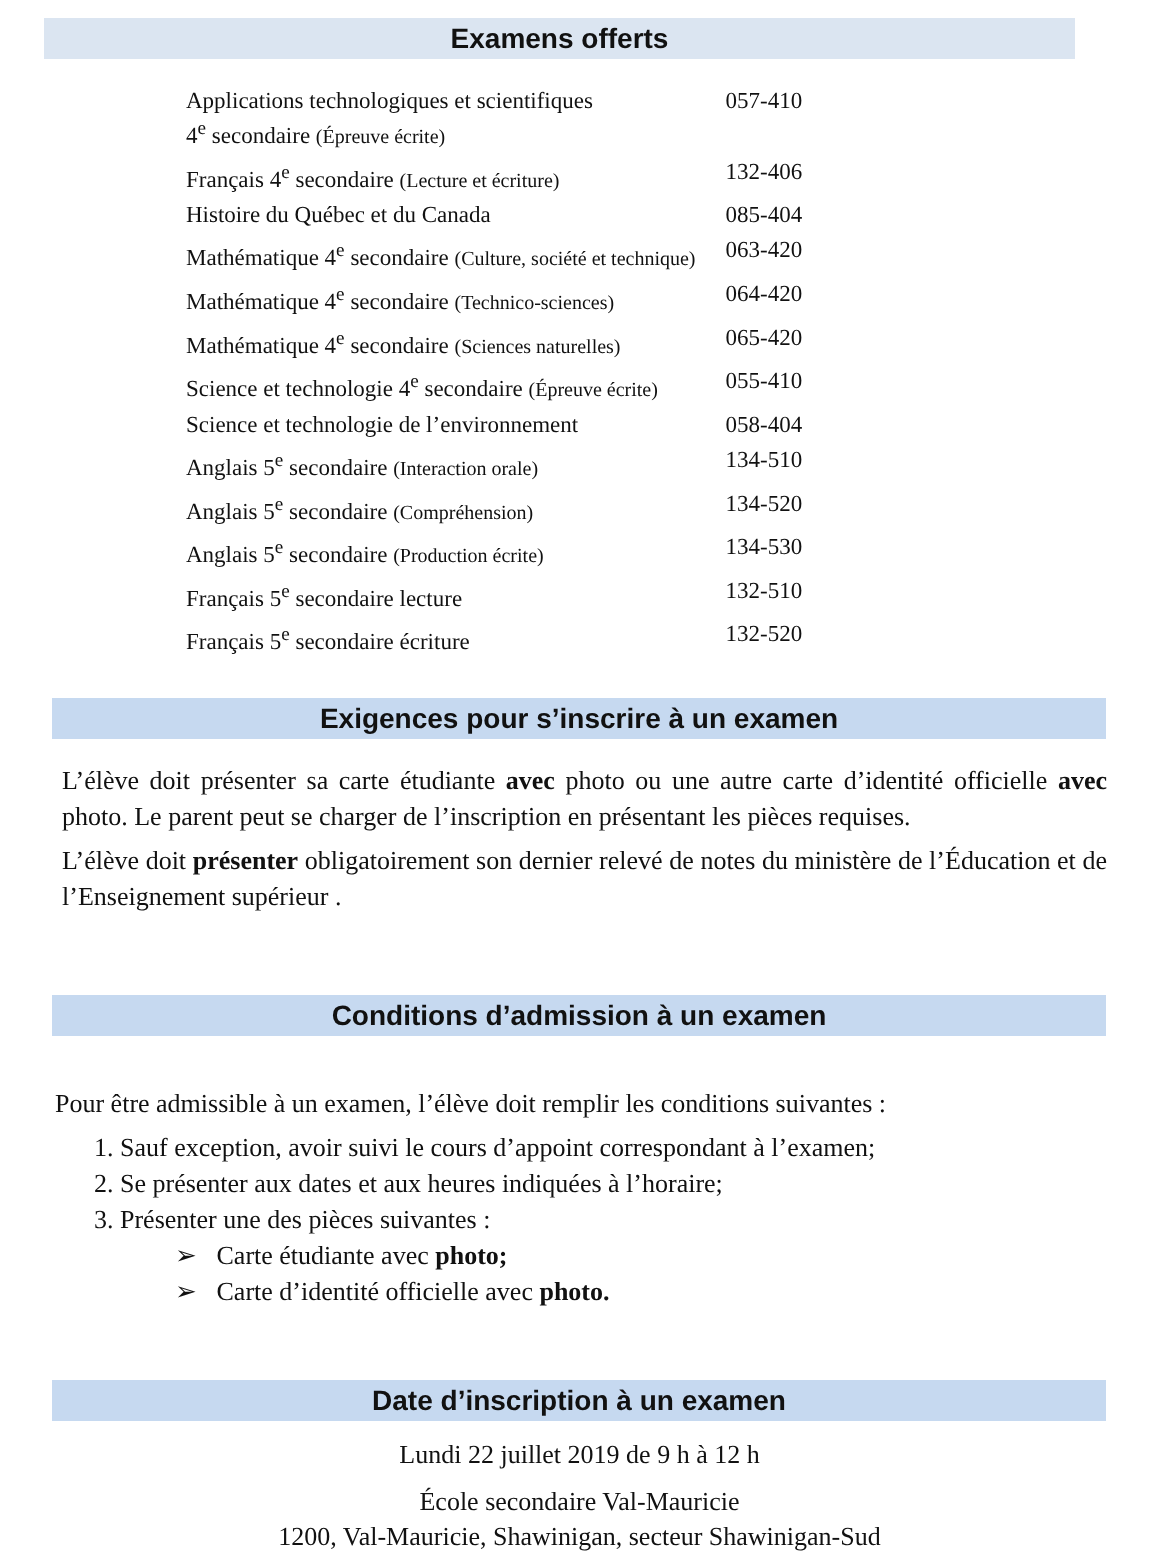Examens offerts
| Applications technologiques et scientifiques 4<sup>e</sup> secondaire (Épreuve écrite) | 057-410 |
| Français 4<sup>e</sup> secondaire (Lecture et écriture) | 132-406 |
| Histoire du Québec et du Canada | 085-404 |
| Mathématique 4<sup>e</sup> secondaire (Culture, société et technique) | 063-420 |
| Mathématique 4<sup>e</sup> secondaire (Technico-sciences) | 064-420 |
| Mathématique 4<sup>e</sup> secondaire (Sciences naturelles) | 065-420 |
| Science et technologie 4<sup>e</sup> secondaire (Épreuve écrite) | 055-410 |
| Science et technologie de l’environnement | 058-404 |
| Anglais 5<sup>e</sup> secondaire (Interaction orale) | 134-510 |
| Anglais 5<sup>e</sup> secondaire (Compréhension) | 134-520 |
| Anglais 5<sup>e</sup> secondaire (Production écrite) | 134-530 |
| Français 5<sup>e</sup> secondaire lecture | 132-510 |
| Français 5<sup>e</sup> secondaire écriture | 132-520 |
Exigences pour s’inscrire à un examen
L’élève doit présenter sa carte étudiante avec photo ou une autre carte d’identité officielle avec photo. Le parent peut se charger de l’inscription en présentant les pièces requises.
L’élève doit présenter obligatoirement son dernier relevé de notes du ministère de l’Éducation et de l’Enseignement supérieur .
Conditions d’admission à un examen
Pour être admissible à un examen, l’élève doit remplir les conditions suivantes :
1. Sauf exception, avoir suivi le cours d’appoint correspondant à l’examen;
2. Se présenter aux dates et aux heures indiquées à l’horaire;
3. Présenter une des pièces suivantes :
➢ Carte étudiante avec photo;
➢ Carte d’identité officielle avec photo.
Date d’inscription à un examen
Lundi 22 juillet 2019 de 9 h à 12 h
École secondaire Val-Mauricie
1200, Val-Mauricie, Shawinigan, secteur Shawinigan-Sud